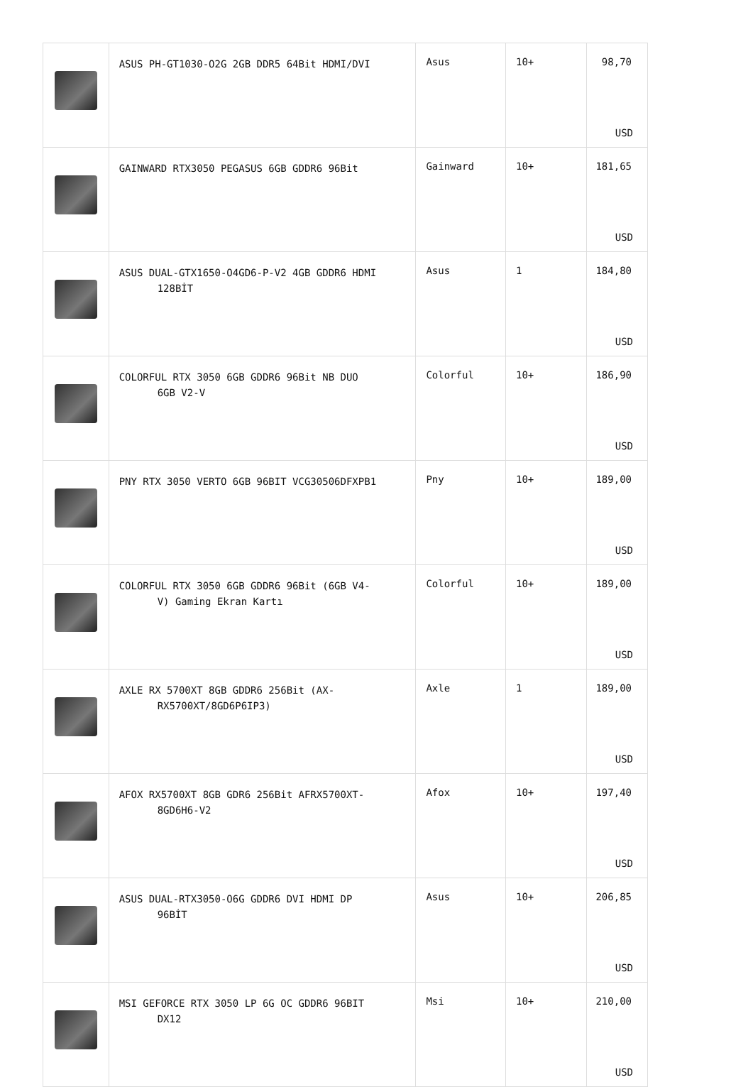| | ASUS PH-GT1030-O2G 2GB DDR5 64Bit HDMI/DVI | Asus | 10+ | 98,70 USD |
| | GAINWARD RTX3050 PEGASUS 6GB GDDR6 96Bit | Gainward | 10+ | 181,65 USD |
| | ASUS DUAL-GTX1650-O4GD6-P-V2 4GB GDDR6 HDMI 128BİT | Asus | 1 | 184,80 USD |
| | COLORFUL RTX 3050 6GB GDDR6 96Bit NB DUO 6GB V2-V | Colorful | 10+ | 186,90 USD |
| | PNY RTX 3050 VERTO 6GB 96BIT VCG30506DFXPB1 | Pny | 10+ | 189,00 USD |
| | COLORFUL RTX 3050 6GB GDDR6 96Bit (6GB V4- V) Gaming Ekran Kartı | Colorful | 10+ | 189,00 USD |
| | AXLE RX 5700XT 8GB GDDR6 256Bit (AX- RX5700XT/8GD6P6IP3) | Axle | 1 | 189,00 USD |
| | AFOX RX5700XT 8GB GDR6 256Bit AFRX5700XT- 8GD6H6-V2 | Afox | 10+ | 197,40 USD |
| | ASUS DUAL-RTX3050-O6G GDDR6 DVI HDMI DP 96BİT | Asus | 10+ | 206,85 USD |
| | MSI GEFORCE RTX 3050 LP 6G OC GDDR6 96BIT DX12 | Msi | 10+ | 210,00 USD |